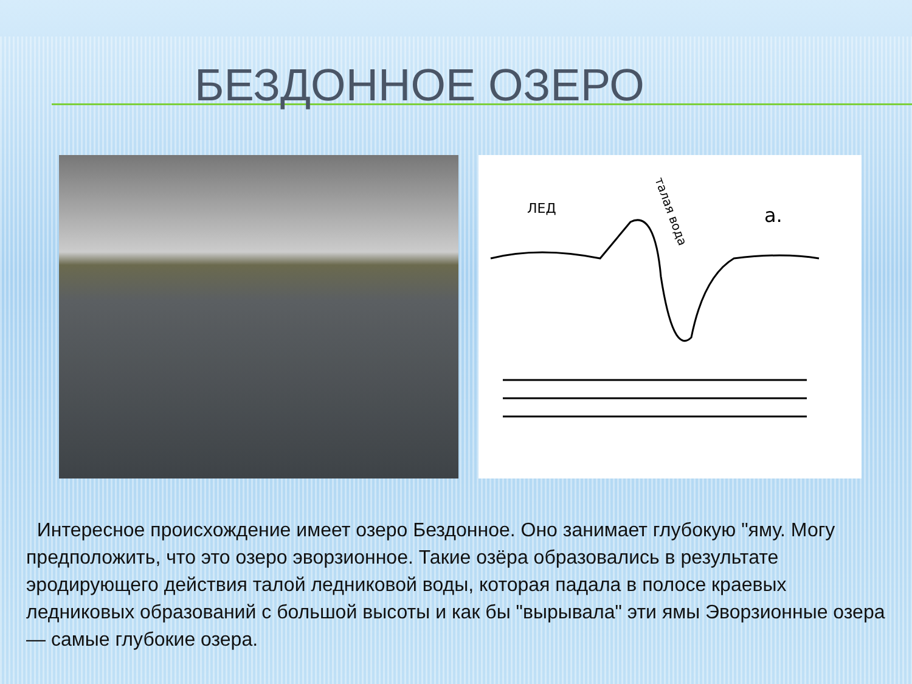БЕЗДОННОЕ ОЗЕРО
ЛЕД
а.
талая вода
Интересное происхождение имеет озеро Бездонное. Оно занимает глубокую "яму. Могу предположить, что это озеро эворзионное. Такие озёра образовались в результате эродирующего действия талой ледниковой воды, которая падала в полосе краевых ледниковых образований с большой высоты и как бы "вырывала" эти ямы Эворзионные озера — самые глубокие озера.